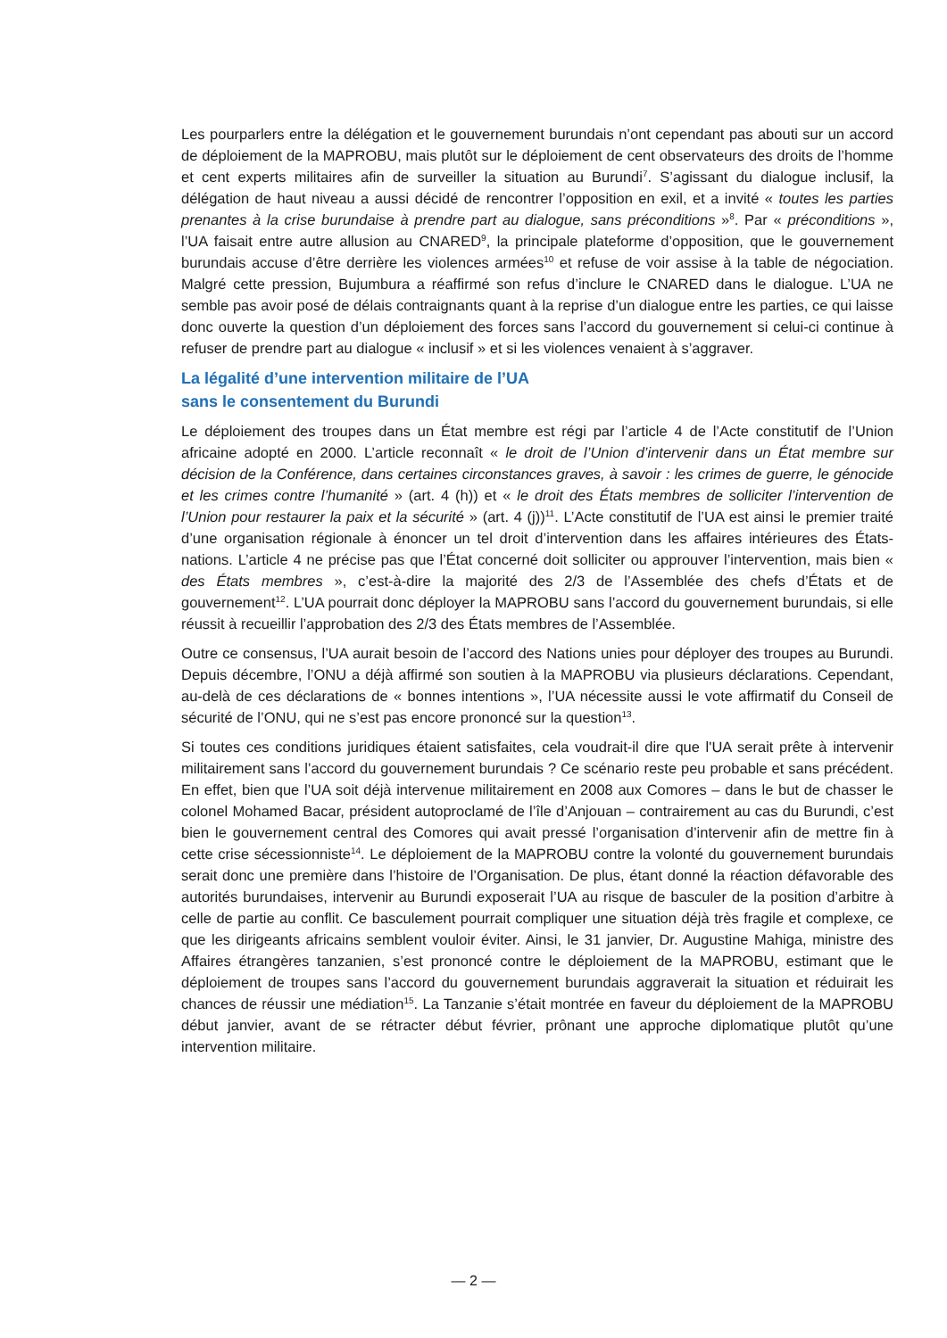Les pourparlers entre la délégation et le gouvernement burundais n’ont cependant pas abouti sur un accord de déploiement de la MAPROBU, mais plutôt sur le déploiement de cent observateurs des droits de l’homme et cent experts militaires afin de surveiller la situation au Burundi<sup>7</sup>. S’agissant du dialogue inclusif, la délégation de haut niveau a aussi décidé de rencontrer l’opposition en exil, et a invité « toutes les parties prenantes à la crise burundaise à prendre part au dialogue, sans préconditions »<sup>8</sup>. Par « préconditions », l’UA faisait entre autre allusion au CNARED<sup>9</sup>, la principale plateforme d’opposition, que le gouvernement burundais accuse d’être derrière les violences armées<sup>10</sup> et refuse de voir assise à la table de négociation. Malgré cette pression, Bujumbura a réaffirmé son refus d’inclure le CNARED dans le dialogue. L’UA ne semble pas avoir posé de délais contraignants quant à la reprise d’un dialogue entre les parties, ce qui laisse donc ouverte la question d’un déploiement des forces sans l’accord du gouvernement si celui-ci continue à refuser de prendre part au dialogue « inclusif » et si les violences venaient à s’aggraver.
La légalité d’une intervention militaire de l’UA
sans le consentement du Burundi
Le déploiement des troupes dans un État membre est régi par l’article 4 de l’Acte constitutif de l’Union africaine adopté en 2000. L’article reconnaît « le droit de l’Union d’intervenir dans un État membre sur décision de la Conférence, dans certaines circonstances graves, à savoir : les crimes de guerre, le génocide et les crimes contre l’humanité » (art. 4 (h)) et « le droit des États membres de solliciter l’intervention de l’Union pour restaurer la paix et la sécurité » (art. 4 (j))<sup>11</sup>. L’Acte constitutif de l’UA est ainsi le premier traité d’une organisation régionale à énoncer un tel droit d’intervention dans les affaires intérieures des États-nations. L’article 4 ne précise pas que l’État concerné doit solliciter ou approuver l’intervention, mais bien « des États membres », c’est-à-dire la majorité des 2/3 de l’Assemblée des chefs d’États et de gouvernement<sup>12</sup>. L’UA pourrait donc déployer la MAPROBU sans l’accord du gouvernement burundais, si elle réussit à recueillir l’approbation des 2/3 des États membres de l’Assemblée.
Outre ce consensus, l’UA aurait besoin de l’accord des Nations unies pour déployer des troupes au Burundi. Depuis décembre, l’ONU a déjà affirmé son soutien à la MAPROBU via plusieurs déclarations. Cependant, au-delà de ces déclarations de « bonnes intentions », l’UA nécessite aussi le vote affirmatif du Conseil de sécurité de l’ONU, qui ne s’est pas encore prononcé sur la question<sup>13</sup>.
Si toutes ces conditions juridiques étaient satisfaites, cela voudrait-il dire que l'UA serait prête à intervenir militairement sans l’accord du gouvernement burundais ? Ce scénario reste peu probable et sans précédent. En effet, bien que l’UA soit déjà intervenue militairement en 2008 aux Comores – dans le but de chasser le colonel Mohamed Bacar, président autoproclamé de l’île d’Anjouan – contrairement au cas du Burundi, c’est bien le gouvernement central des Comores qui avait pressé l’organisation d’intervenir afin de mettre fin à cette crise sécessionniste<sup>14</sup>. Le déploiement de la MAPROBU contre la volonté du gouvernement burundais serait donc une première dans l’histoire de l’Organisation. De plus, étant donné la réaction défavorable des autorités burundaises, intervenir au Burundi exposerait l’UA au risque de basculer de la position d’arbitre à celle de partie au conflit. Ce basculement pourrait compliquer une situation déjà très fragile et complexe, ce que les dirigeants africains semblent vouloir éviter. Ainsi, le 31 janvier, Dr. Augustine Mahiga, ministre des Affaires étrangères tanzanien, s’est prononcé contre le déploiement de la MAPROBU, estimant que le déploiement de troupes sans l’accord du gouvernement burundais aggraverait la situation et réduirait les chances de réussir une médiation<sup>15</sup>. La Tanzanie s’était montrée en faveur du déploiement de la MAPROBU début janvier, avant de se rétracter début février, prônant une approche diplomatique plutôt qu’une intervention militaire.
— 2 —